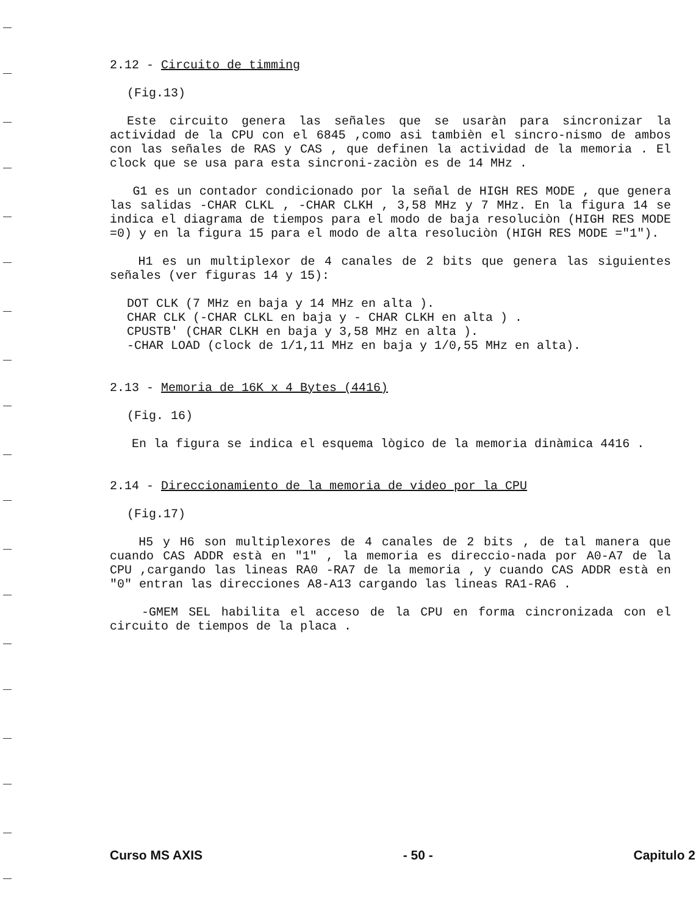2.12 - Circuito de timming
(Fig.13)
Este circuito genera las señales que se usaràn para sincronizar la actividad de la CPU con el 6845 ,como asi tambièn el sincro-nismo de ambos con las señales de RAS y CAS , que definen la actividad de la memoria . El clock que se usa para esta sincroni-zaciòn es de 14 MHz .
G1 es un contador condicionado por la señal de HIGH RES MODE , que genera las salidas -CHAR CLKL , -CHAR CLKH , 3,58 MHz y 7 MHz. En la figura 14 se indica el diagrama de tiempos para el modo de baja resoluciòn (HIGH RES MODE =0) y en la figura 15 para el modo de alta resoluciòn (HIGH RES MODE ="1").
H1 es un multiplexor de 4 canales de 2 bits que genera las siguientes señales (ver figuras 14 y 15):
DOT CLK (7 MHz en baja y 14 MHz en alta ).
CHAR CLK (-CHAR CLKL en baja y - CHAR CLKH en alta ) .
CPUSTB' (CHAR CLKH en baja y 3,58 MHz en alta ).
-CHAR LOAD (clock de 1/1,11 MHz en baja y 1/0,55 MHz en alta).
2.13 - Memoria de 16K x 4 Bytes (4416)
(Fig. 16)
En la figura se indica el esquema lògico de la memoria dinàmica 4416 .
2.14 - Direccionamiento de la memoria de video por la CPU
(Fig.17)
H5 y H6 son multiplexores de 4 canales de 2 bits , de tal manera que cuando CAS ADDR està en "1" , la memoria es direccio-nada por A0-A7 de la CPU ,cargando las lineas RA0 -RA7 de la memoria , y cuando CAS ADDR està en "0" entran las direcciones A8-A13 cargando las lineas RA1-RA6 .
-GMEM SEL habilita el acceso de la CPU en forma cincronizada con el circuito de tiempos de la placa .
Curso MS AXIS - 50 - Capitulo 2